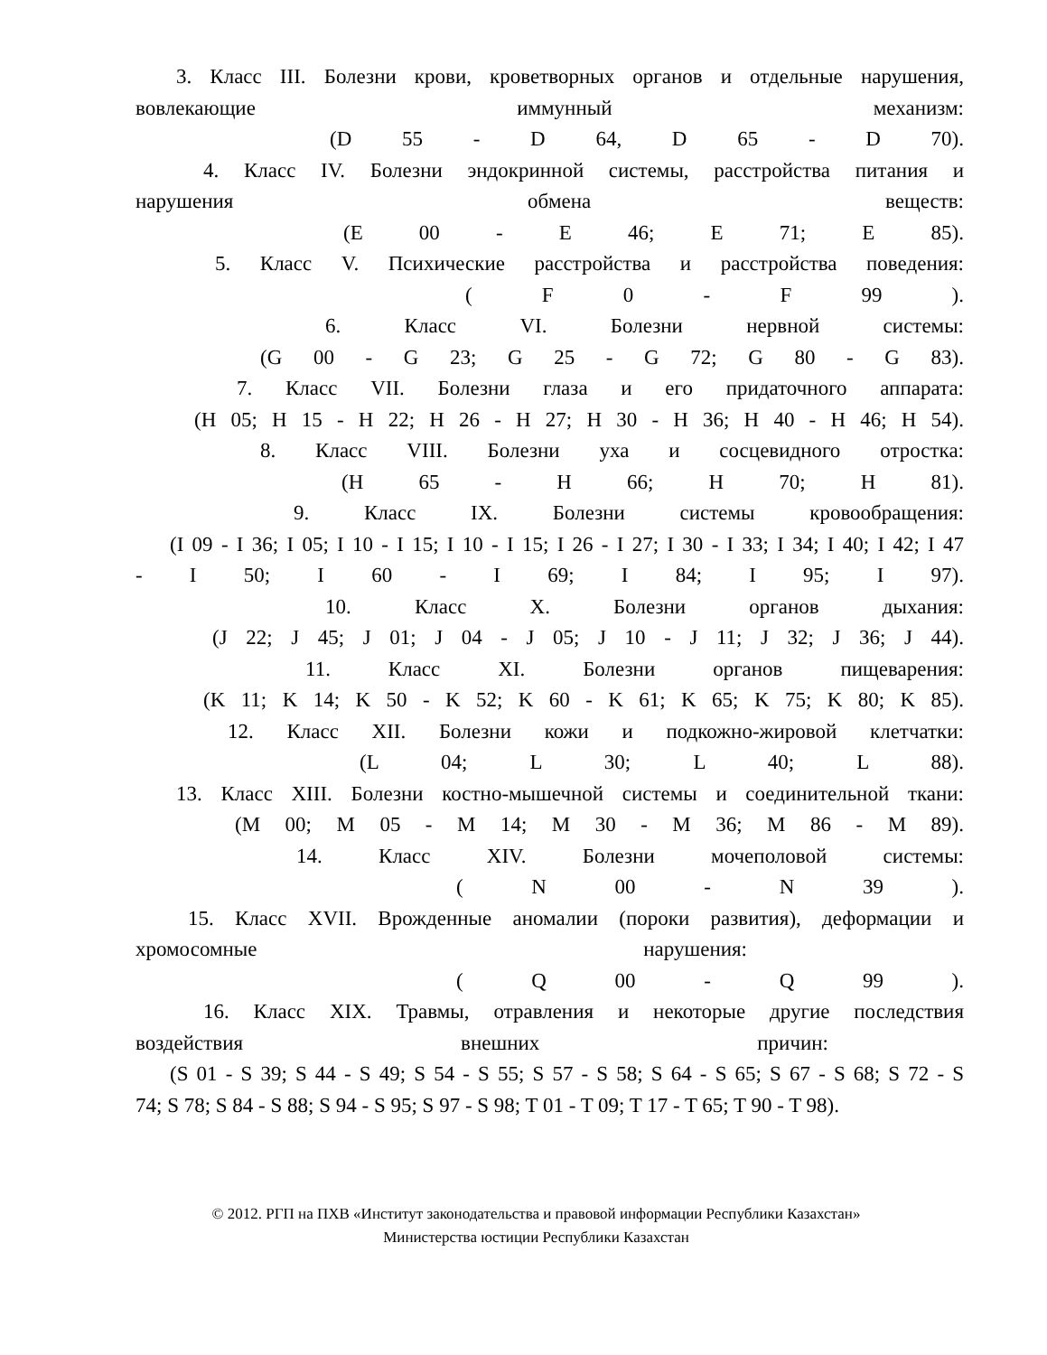3. Класс III. Болезни крови, кроветворных органов и отдельные нарушения,
вовлекающие иммунный механизм:
(D 55 - D 64, D 65 - D 70).
4. Класс IV. Болезни эндокринной системы, расстройства питания и
нарушения обмена веществ:
(E 00 - E 46; E 71; E 85).
5. Класс V. Психические расстройства и расстройства поведения:
( F 0 - F 99 ).
6. Класс VI. Болезни нервной системы:
(G 00 - G 23; G 25 - G 72; G 80 - G 83).
7. Класс VII. Болезни глаза и его придаточного аппарата:
(H 05; H 15 - H 22; H 26 - H 27; H 30 - H 36; H 40 - H 46; H 54).
8. Класс VIII. Болезни уха и сосцевидного отростка:
(H 65 - H 66; H 70; H 81).
9. Класс IX. Болезни системы кровообращения:
(I 09 - I 36; I 05; I 10 - I 15; I 10 - I 15; I 26 - I 27; I 30 - I 33; I 34; I 40; I 42; I 47
- I 50; I 60 - I 69; I 84; I 95; I 97).
10. Класс X. Болезни органов дыхания:
(J 22; J 45; J 01; J 04 - J 05; J 10 - J 11; J 32; J 36; J 44).
11. Класс XI. Болезни органов пищеварения:
(K 11; K 14; K 50 - K 52; K 60 - K 61; K 65; K 75; K 80; K 85).
12. Класс XII. Болезни кожи и подкожно-жировой клетчатки:
(L 04; L 30; L 40; L 88).
13. Класс XIII. Болезни костно-мышечной системы и соединительной ткани:
(M 00; M 05 - M 14; M 30 - M 36; M 86 - M 89).
14. Класс XIV. Болезни мочеполовой системы:
( N 00 - N 39 ).
15. Класс XVII. Врожденные аномалии (пороки развития), деформации и
хромосомные нарушения:
( Q 00 - Q 99 ).
16. Класс XIX. Травмы, отравления и некоторые другие последствия
воздействия внешних причин:
(S 01 - S 39; S 44 - S 49; S 54 - S 55; S 57 - S 58; S 64 - S 65; S 67 - S 68; S 72 - S
74; S 78; S 84 - S 88; S 94 - S 95; S 97 - S 98; T 01 - T 09; T 17 - T 65; T 90 - T 98).
© 2012. РГП на ПХВ «Институт законодательства и правовой информации Республики Казахстан»
Министерства юстиции Республики Казахстан